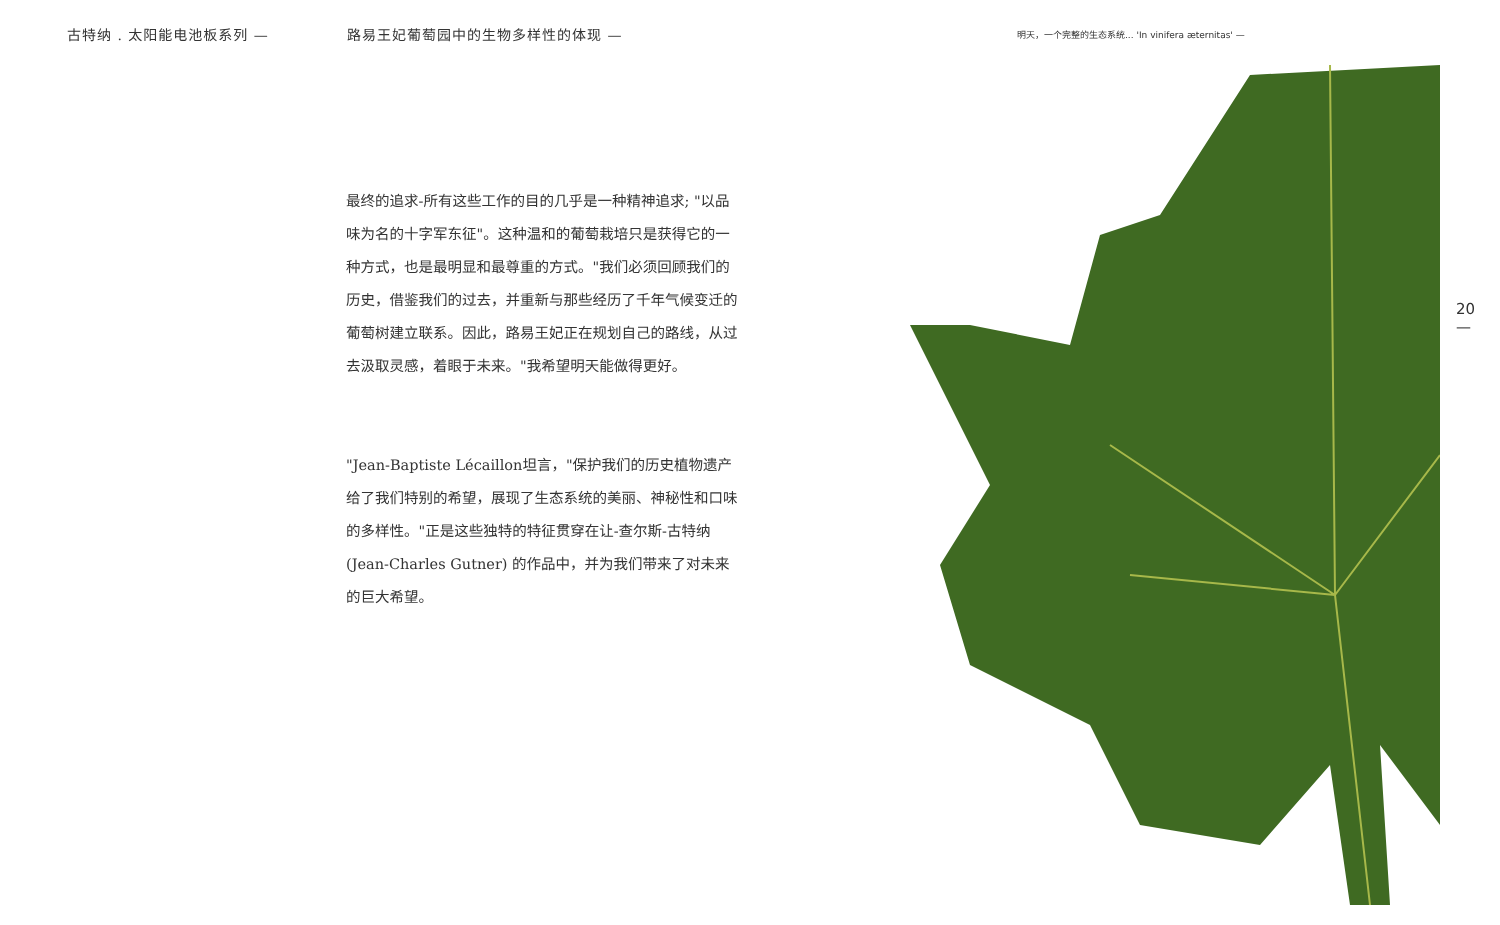古特纳 . 太阳能电池板系列 — 路易王妃葡萄园中的生物多样性的体现 —
明天，一个完整的生态系统... 'In vinifera æternitas' —
最终的追求-所有这些工作的目的几乎是一种精神追求; "以品味为名的十字军东征"。这种温和的葡萄栽培只是获得它的一种方式，也是最明显和最尊重的方式。"我们必须回顾我们的历史，借鉴我们的过去，并重新与那些经历了千年气候变迁的葡萄树建立联系。因此，路易王妃正在规划自己的路线，从过去汲取灵感，着眼于未来。"我希望明天能做得更好。
"Jean-Baptiste Lécaillon坦言，"保护我们的历史植物遗产给了我们特别的希望，展现了生态系统的美丽、神秘性和口味的多样性。"正是这些独特的特征贯穿在让-查尔斯-古特纳 (Jean-Charles Gutner) 的作品中，并为我们带来了对未来的巨大希望。
20
—